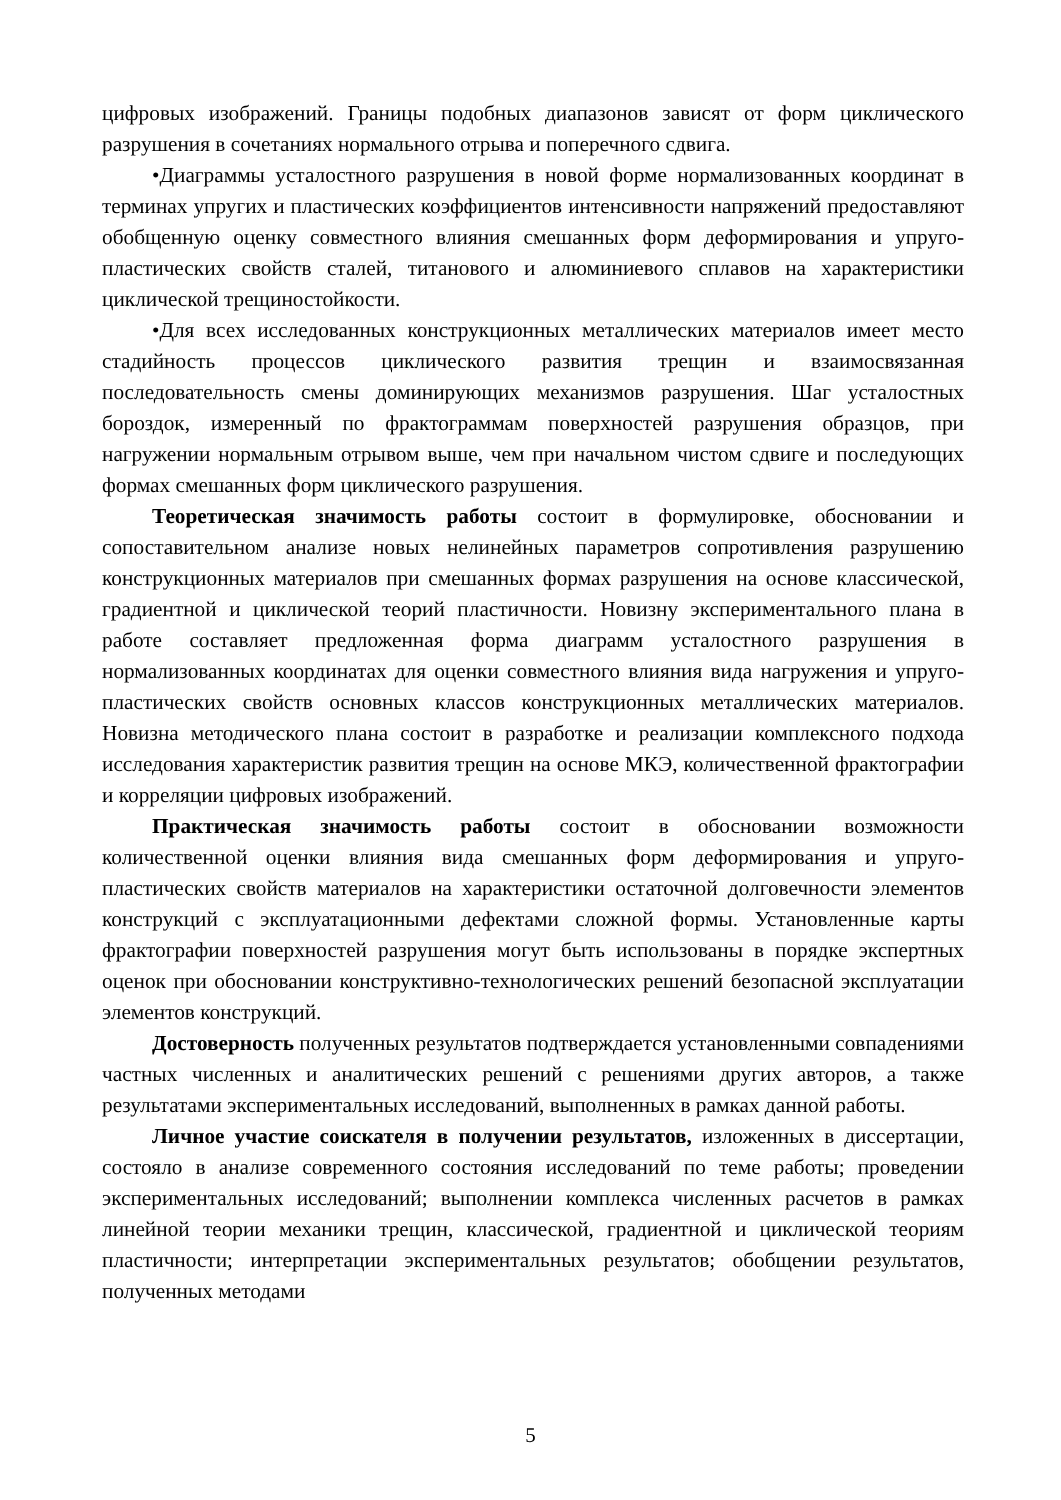цифровых изображений. Границы подобных диапазонов зависят от форм циклического разрушения в сочетаниях нормального отрыва и поперечного сдвига.
•Диаграммы усталостного разрушения в новой форме нормализованных координат в терминах упругих и пластических коэффициентов интенсивности напряжений предоставляют обобщенную оценку совместного влияния смешанных форм деформирования и упруго-пластических свойств сталей, титанового и алюминиевого сплавов на характеристики циклической трещиностойкости.
•Для всех исследованных конструкционных металлических материалов имеет место стадийность процессов циклического развития трещин и взаимосвязанная последовательность смены доминирующих механизмов разрушения. Шаг усталостных бороздок, измеренный по фрактограммам поверхностей разрушения образцов, при нагружении нормальным отрывом выше, чем при начальном чистом сдвиге и последующих формах смешанных форм циклического разрушения.
Теоретическая значимость работы состоит в формулировке, обосновании и сопоставительном анализе новых нелинейных параметров сопротивления разрушению конструкционных материалов при смешанных формах разрушения на основе классической, градиентной и циклической теорий пластичности. Новизну экспериментального плана в работе составляет предложенная форма диаграмм усталостного разрушения в нормализованных координатах для оценки совместного влияния вида нагружения и упруго-пластических свойств основных классов конструкционных металлических материалов. Новизна методического плана состоит в разработке и реализации комплексного подхода исследования характеристик развития трещин на основе МКЭ, количественной фрактографии и корреляции цифровых изображений.
Практическая значимость работы состоит в обосновании возможности количественной оценки влияния вида смешанных форм деформирования и упруго-пластических свойств материалов на характеристики остаточной долговечности элементов конструкций с эксплуатационными дефектами сложной формы. Установленные карты фрактографии поверхностей разрушения могут быть использованы в порядке экспертных оценок при обосновании конструктивно-технологических решений безопасной эксплуатации элементов конструкций.
Достоверность полученных результатов подтверждается установленными совпадениями частных численных и аналитических решений с решениями других авторов, а также результатами экспериментальных исследований, выполненных в рамках данной работы.
Личное участие соискателя в получении результатов, изложенных в диссертации, состояло в анализе современного состояния исследований по теме работы; проведении экспериментальных исследований; выполнении комплекса численных расчетов в рамках линейной теории механики трещин, классической, градиентной и циклической теориям пластичности; интерпретации экспериментальных результатов; обобщении результатов, полученных методами
5